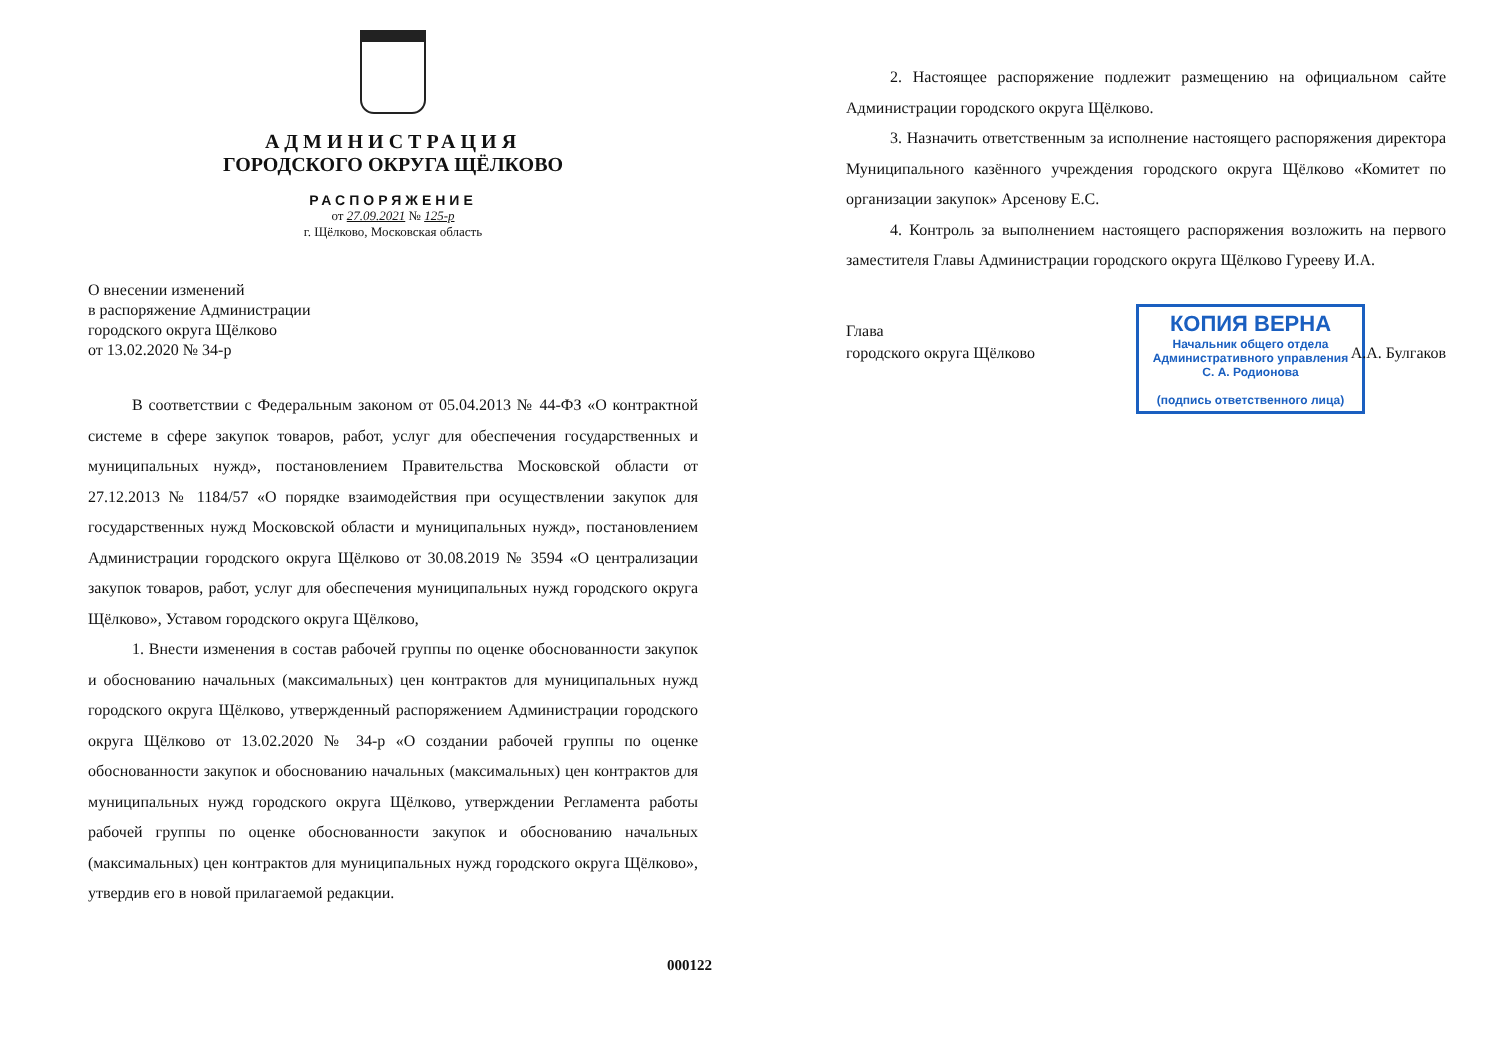АДМИНИСТРАЦИЯ
ГОРОДСКОГО ОКРУГА ЩЁЛКОВО
РАСПОРЯЖЕНИЕ
от 27.09.2021 № 125-р
г. Щёлково, Московская область
О внесении изменений
в распоряжение Администрации
городского округа Щёлково
от 13.02.2020 № 34-р
В соответствии с Федеральным законом от 05.04.2013 № 44-ФЗ «О контрактной системе в сфере закупок товаров, работ, услуг для обеспечения государственных и муниципальных нужд», постановлением Правительства Московской области от 27.12.2013 № 1184/57 «О порядке взаимодействия при осуществлении закупок для государственных нужд Московской области и муниципальных нужд», постановлением Администрации городского округа Щёлково от 30.08.2019 № 3594 «О централизации закупок товаров, работ, услуг для обеспечения муниципальных нужд городского округа Щёлково», Уставом городского округа Щёлково,
1. Внести изменения в состав рабочей группы по оценке обоснованности закупок и обоснованию начальных (максимальных) цен контрактов для муниципальных нужд городского округа Щёлково, утвержденный распоряжением Администрации городского округа Щёлково от 13.02.2020 № 34-р «О создании рабочей группы по оценке обоснованности закупок и обоснованию начальных (максимальных) цен контрактов для муниципальных нужд городского округа Щёлково, утверждении Регламента работы рабочей группы по оценке обоснованности закупок и обоснованию начальных (максимальных) цен контрактов для муниципальных нужд городского округа Щёлково», утвердив его в новой прилагаемой редакции.
000122
2. Настоящее распоряжение подлежит размещению на официальном сайте Администрации городского округа Щёлково.
3. Назначить ответственным за исполнение настоящего распоряжения директора Муниципального казённого учреждения городского округа Щёлково «Комитет по организации закупок» Арсенову Е.С.
4. Контроль за выполнением настоящего распоряжения возложить на первого заместителя Главы Администрации городского округа Щёлково Гурееву И.А.
Глава
городского округа Щёлково
А.А. Булгаков
КОПИЯ ВЕРНА
Начальник общего отдела
Административного управления
С. А. Родионова
(подпись ответственного лица)